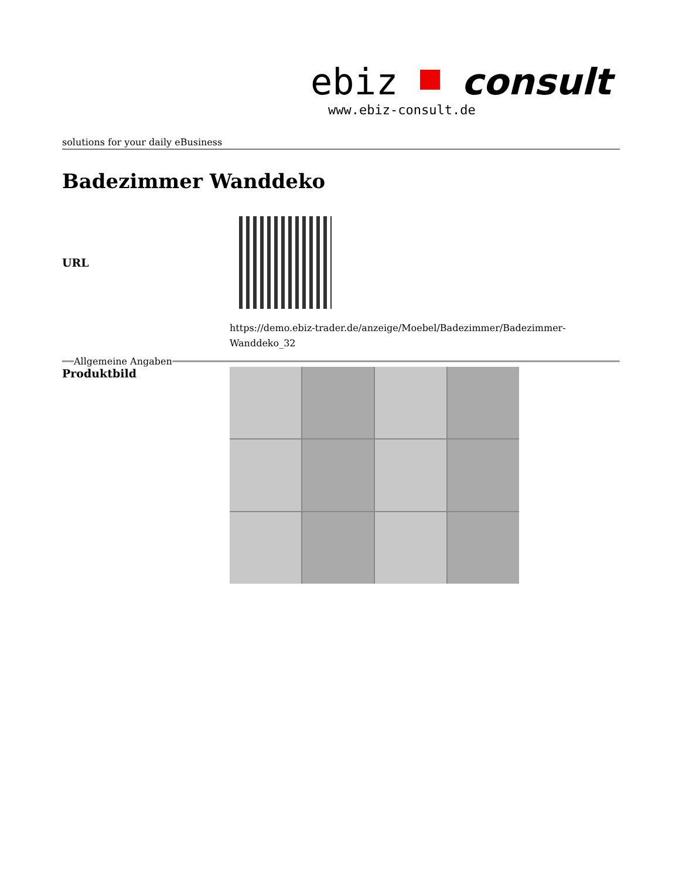ebiz consult
www.ebiz-consult.de
solutions for your daily eBusiness
Badezimmer Wanddeko
| URL | |
| | https://demo.ebiz-trader.de/anzeige/Moebel/Badezimmer/Badezimmer- Wanddeko_32 |
Allgemeine Angaben
| Produktbild | |